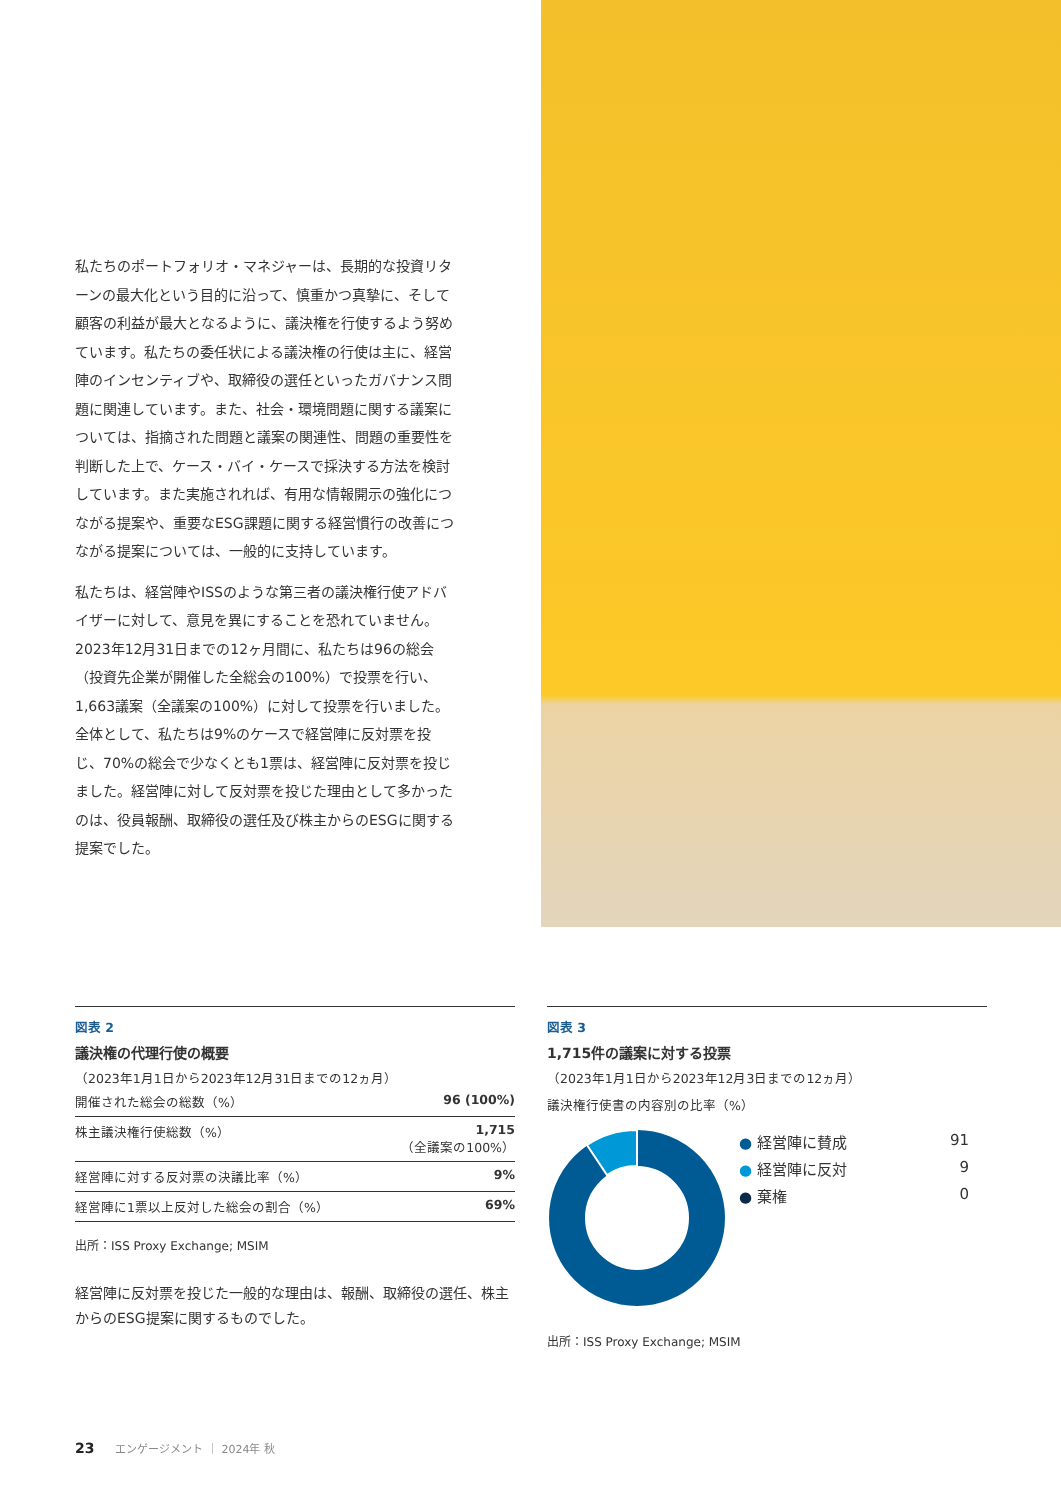私たちのポートフォリオ・マネジャーは、長期的な投資リターンの最大化という目的に沿って、慎重かつ真摯に、そして顧客の利益が最大となるように、議決権を行使するよう努めています。私たちの委任状による議決権の行使は主に、経営陣のインセンティブや、取締役の選任といったガバナンス問題に関連しています。また、社会・環境問題に関する議案については、指摘された問題と議案の関連性、問題の重要性を判断した上で、ケース・バイ・ケースで採決する方法を検討しています。また実施されれば、有用な情報開示の強化につながる提案や、重要なESG課題に関する経営慣行の改善につながる提案については、一般的に支持しています。
私たちは、経営陣やISSのような第三者の議決権行使アドバイザーに対して、意見を異にすることを恐れていません。2023年12月31日までの12ヶ月間に、私たちは96の総会（投資先企業が開催した全総会の100%）で投票を行い、1,663議案（全議案の100%）に対して投票を行いました。全体として、私たちは9%のケースで経営陣に反対票を投じ、70%の総会で少なくとも1票は、経営陣に反対票を投じました。経営陣に対して反対票を投じた理由として多かったのは、役員報酬、取締役の選任及び株主からのESGに関する提案でした。
図表 2
議決権の代理行使の概要
（2023年1月1日から2023年12月31日までの12ヵ月）
| 開催された総会の総数（%） | 96 (100%) |
| 株主議決権行使総数（%） | 1,715 （全議案の100%） |
| 経営陣に対する反対票の決議比率（%） | 9% |
| 経営陣に1票以上反対した総会の割合（%） | 69% |
出所：ISS Proxy Exchange; MSIM
経営陣に反対票を投じた一般的な理由は、報酬、取締役の選任、株主からのESG提案に関するものでした。
図表 3
1,715件の議案に対する投票
（2023年1月1日から2023年12月3日までの12ヵ月）
議決権行使書の内容別の比率（%）
| ● 経営陣に賛成 | 91 |
| ● 経営陣に反対 | 9 |
| ● 棄権 | 0 |
出所：ISS Proxy Exchange; MSIM
23 エンゲージメント ｜ 2024年 秋